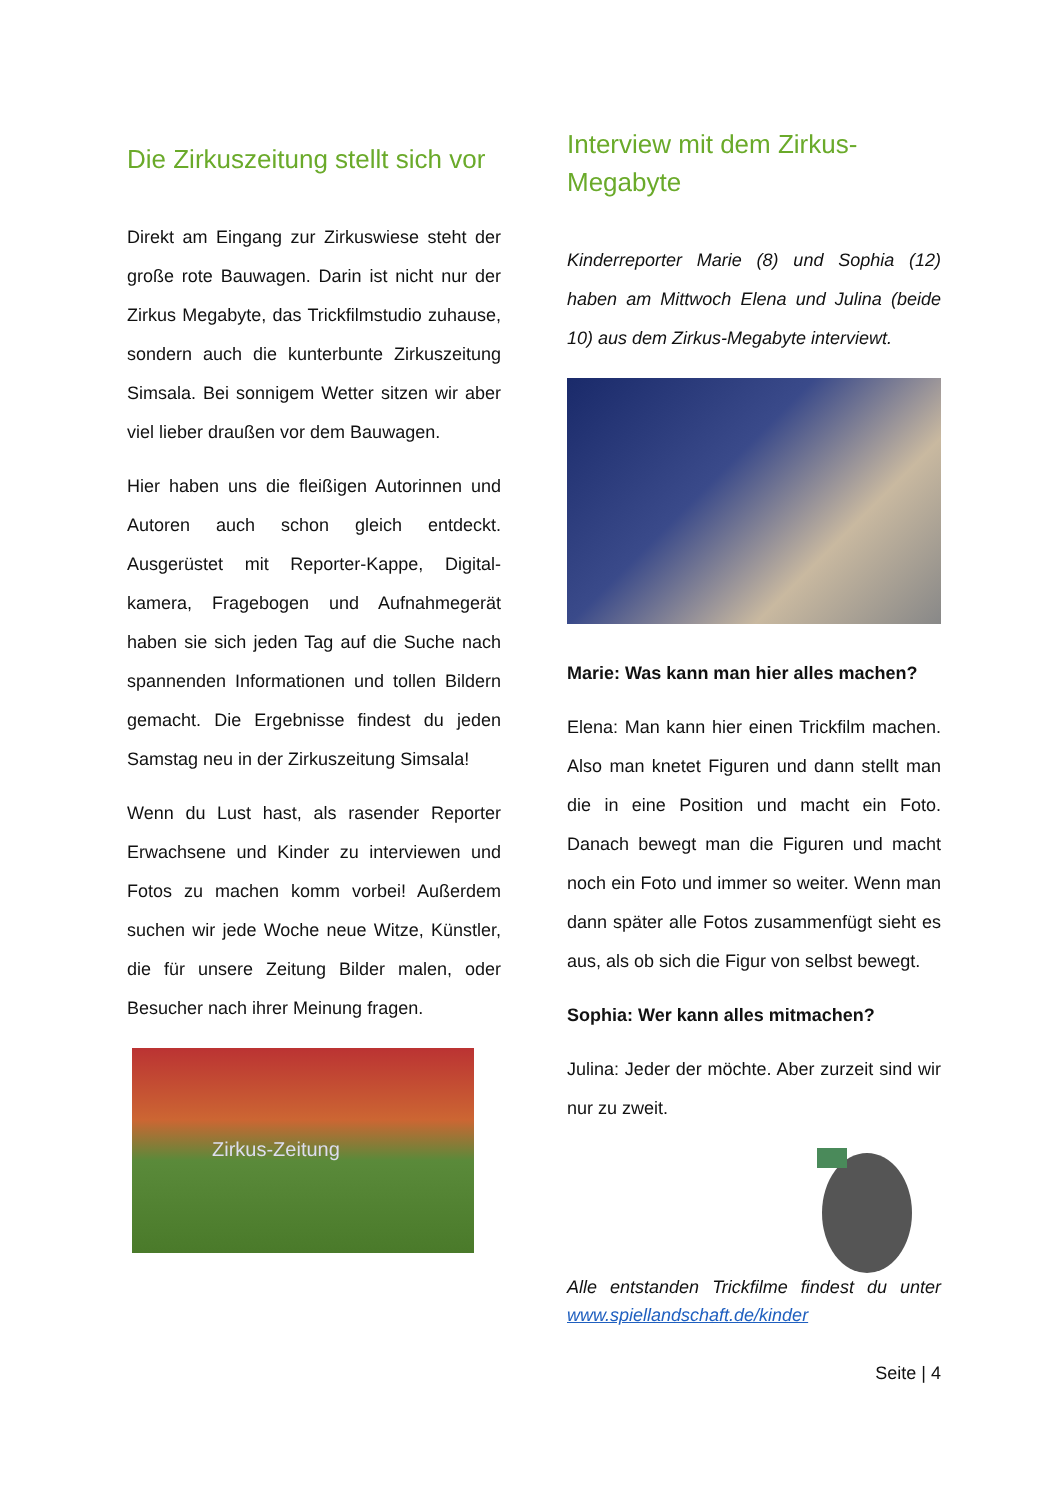Die Zirkuszeitung stellt sich vor
Direkt am Eingang zur Zirkuswiese steht der große rote Bauwagen. Darin ist nicht nur der Zirkus Megabyte, das Trickfilm­studio zuhause, sondern auch die kunter­bunte Zirkuszeitung Simsala. Bei sonnigem Wetter sitzen wir aber viel lieber draußen vor dem Bauwagen.
Hier haben uns die fleißigen Autorinnen und Autoren auch schon gleich entdeckt. Ausgerüstet mit Reporter-Kappe, Digital­kamera, Fragebogen und Aufnahmegerät haben sie sich jeden Tag auf die Suche nach spannenden Informationen und tollen Bildern gemacht. Die Ergebnisse findest du jeden Samstag neu in der Zirkuszeitung Simsala!
Wenn du Lust hast, als rasender Reporter Erwachsene und Kinder zu interviewen und Fotos zu machen komm vorbei! Außerdem suchen wir jede Woche neue Witze, Künstler, die für unsere Zeitung Bilder malen, oder Besucher nach ihrer Meinung fragen.
Zirkus-Zeitung
Interview mit dem Zirkus-Megabyte
Kinderreporter Marie (8) und Sophia (12) haben am Mittwoch Elena und Julina (beide 10) aus dem Zirkus-Megabyte interviewt.
Marie: Was kann man hier alles machen?
Elena: Man kann hier einen Trickfilm machen. Also man knetet Figuren und dann stellt man die in eine Position und macht ein Foto. Danach bewegt man die Figuren und macht noch ein Foto und immer so weiter. Wenn man dann später alle Fotos zusammenfügt sieht es aus, als ob sich die Figur von selbst bewegt.
Sophia: Wer kann alles mitmachen?
Julina: Jeder der möchte. Aber zurzeit sind wir nur zu zweit.
Alle entstanden Trickfilme findest du unter www.spiellandschaft.de/kinder
Seite | 4